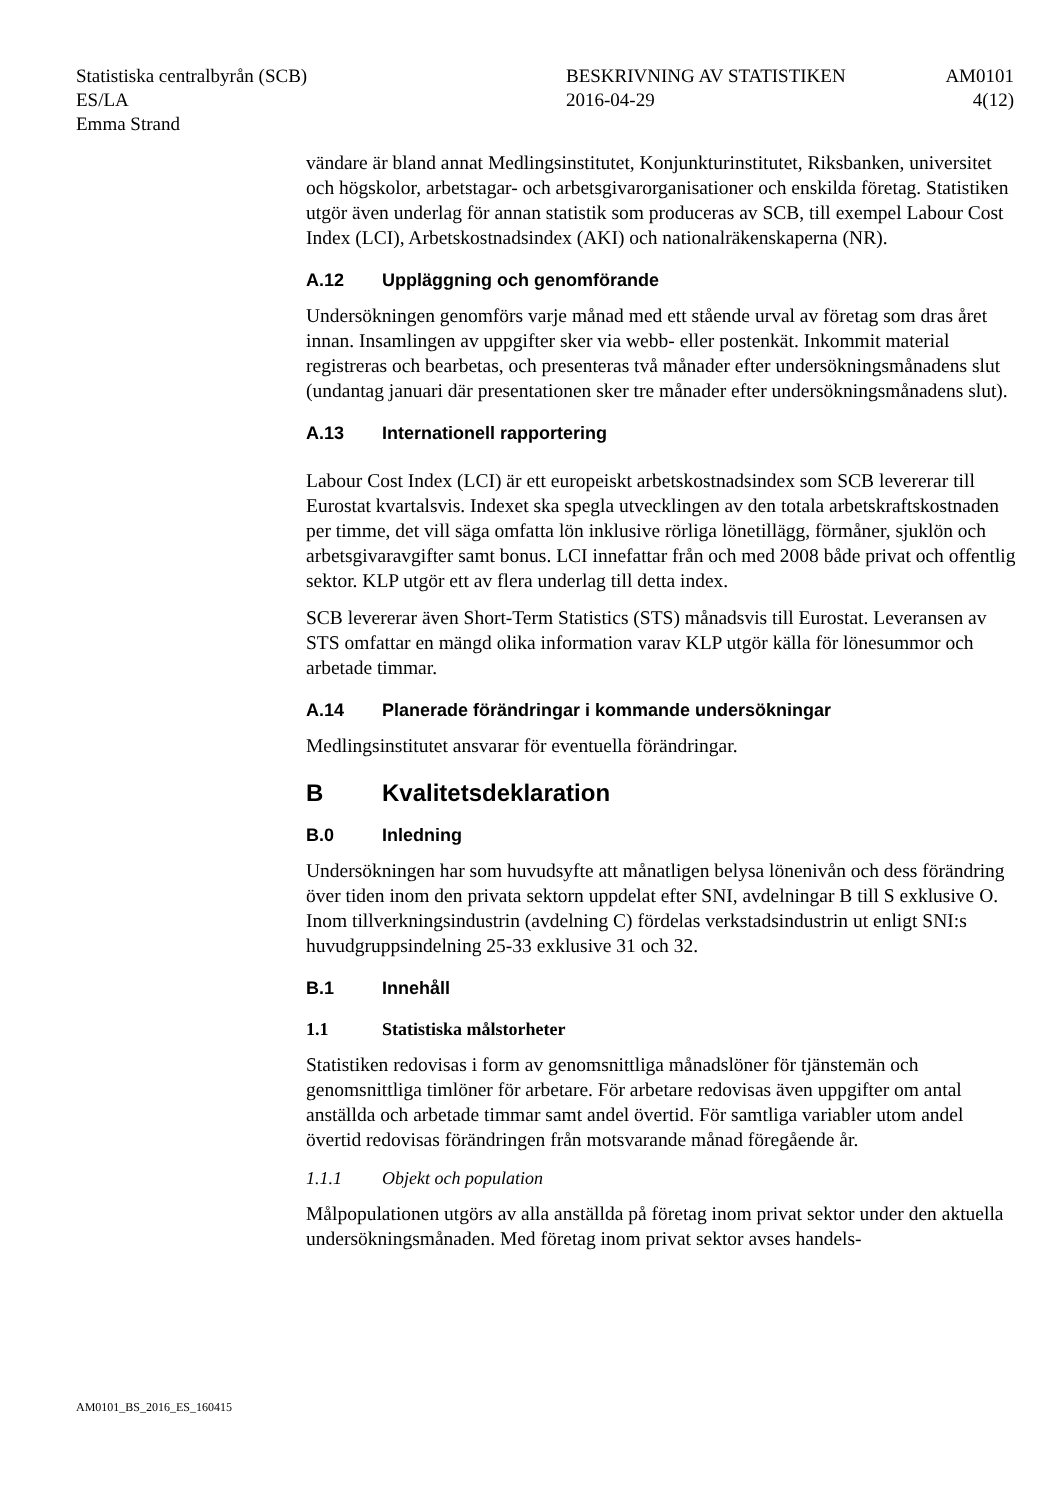Statistiska centralbyrån (SCB)
ES/LA
Emma Strand
BESKRIVNING AV STATISTIKEN
2016-04-29
AM0101
4(12)
vändare är bland annat Medlingsinstitutet, Konjunkturinstitutet, Riksbanken, universitet och högskolor, arbetstagar- och arbetsgivarorganisationer och enskilda företag. Statistiken utgör även underlag för annan statistik som produceras av SCB, till exempel Labour Cost Index (LCI), Arbetskostnadsindex (AKI) och nationalräkenskaperna (NR).
A.12 Uppläggning och genomförande
Undersökningen genomförs varje månad med ett stående urval av företag som dras året innan. Insamlingen av uppgifter sker via webb- eller postenkät. Inkommit material registreras och bearbetas, och presenteras två månader efter undersökningsmånadens slut (undantag januari där presentationen sker tre månader efter undersökningsmånadens slut).
A.13 Internationell rapportering
Labour Cost Index (LCI) är ett europeiskt arbetskostnadsindex som SCB levererar till Eurostat kvartalsvis. Indexet ska spegla utvecklingen av den totala arbetskraftskostnaden per timme, det vill säga omfatta lön inklusive rörliga lönetillägg, förmåner, sjuklön och arbetsgivaravgifter samt bonus. LCI innefattar från och med 2008 både privat och offentlig sektor. KLP utgör ett av flera underlag till detta index.
SCB levererar även Short-Term Statistics (STS) månadsvis till Eurostat. Leveransen av STS omfattar en mängd olika information varav KLP utgör källa för lönesummor och arbetade timmar.
A.14 Planerade förändringar i kommande undersökningar
Medlingsinstitutet ansvarar för eventuella förändringar.
B Kvalitetsdeklaration
B.0 Inledning
Undersökningen har som huvudsyfte att månatligen belysa lönenivån och dess förändring över tiden inom den privata sektorn uppdelat efter SNI, avdelningar B till S exklusive O. Inom tillverkningsindustrin (avdelning C) fördelas verkstadsindustrin ut enligt SNI:s huvudgruppsindelning 25-33 exklusive 31 och 32.
B.1 Innehåll
1.1 Statistiska målstorheter
Statistiken redovisas i form av genomsnittliga månadslöner för tjänstemän och genomsnittliga timlöner för arbetare. För arbetare redovisas även uppgifter om antal anställda och arbetade timmar samt andel övertid. För samtliga variabler utom andel övertid redovisas förändringen från motsvarande månad föregående år.
1.1.1 Objekt och population
Målpopulationen utgörs av alla anställda på företag inom privat sektor under den aktuella undersökningsmånaden. Med företag inom privat sektor avses handels-
AM0101_BS_2016_ES_160415